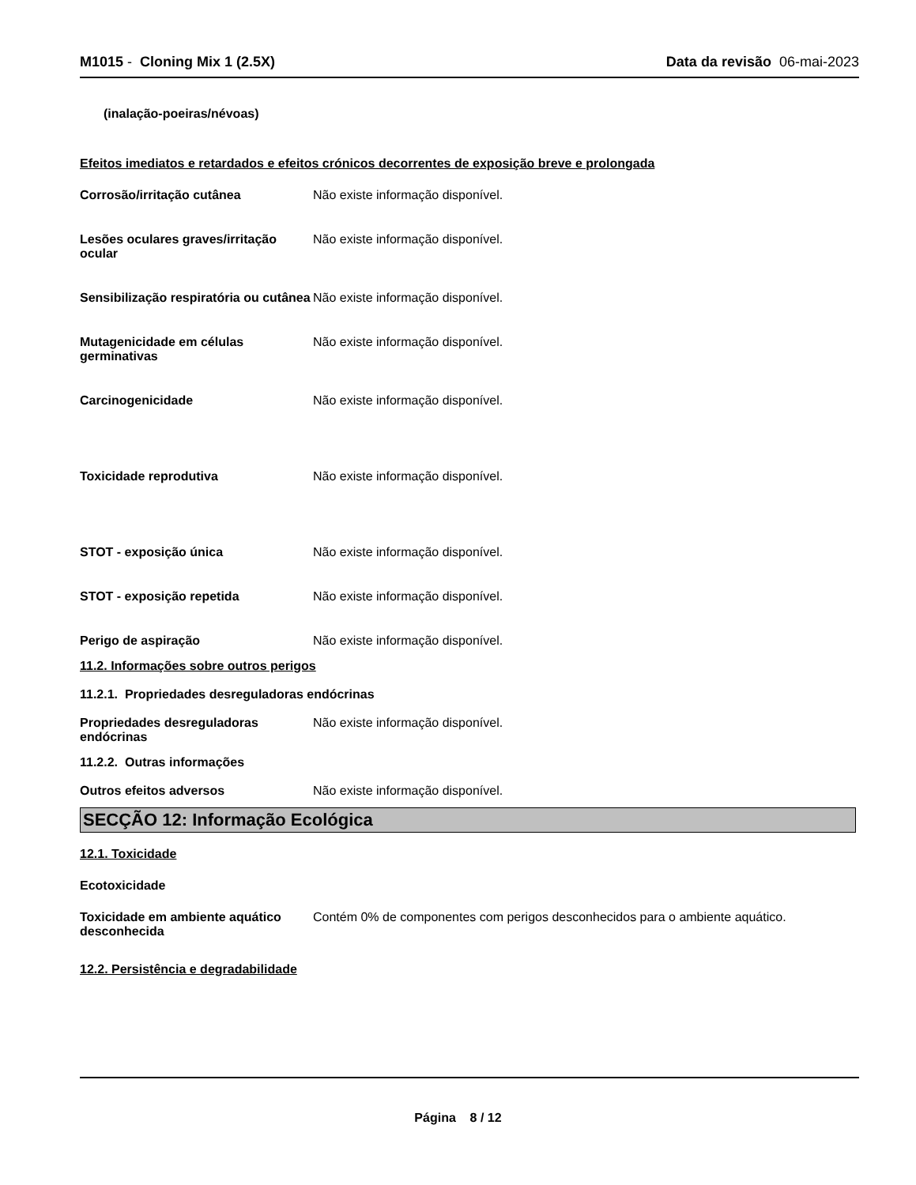M1015 - Cloning Mix 1 (2.5X) Data da revisão 06-mai-2023
(inalação-poeiras/névoas)
Efeitos imediatos e retardados e efeitos crónicos decorrentes de exposição breve e prolongada
Corrosão/irritação cutânea Não existe informação disponível.
Lesões oculares graves/irritação ocular
Não existe informação disponível.
Sensibilização respiratória ou cutânea
Não existe informação disponível.
Mutagenicidade em células germinativas
Não existe informação disponível.
Carcinogenicidade Não existe informação disponível.
Toxicidade reprodutiva Não existe informação disponível.
STOT - exposição única Não existe informação disponível.
STOT - exposição repetida Não existe informação disponível.
Perigo de aspiração Não existe informação disponível.
11.2. Informações sobre outros perigos
11.2.1. Propriedades desreguladoras endócrinas
Propriedades desreguladoras endócrinas
Não existe informação disponível.
11.2.2. Outras informações
Outros efeitos adversos Não existe informação disponível.
SECÇÃO 12: Informação Ecológica
12.1. Toxicidade
Ecotoxicidade
Toxicidade em ambiente aquático desconhecida
Contém 0% de componentes com perigos desconhecidos para o ambiente aquático.
12.2. Persistência e degradabilidade
Página 8 / 12